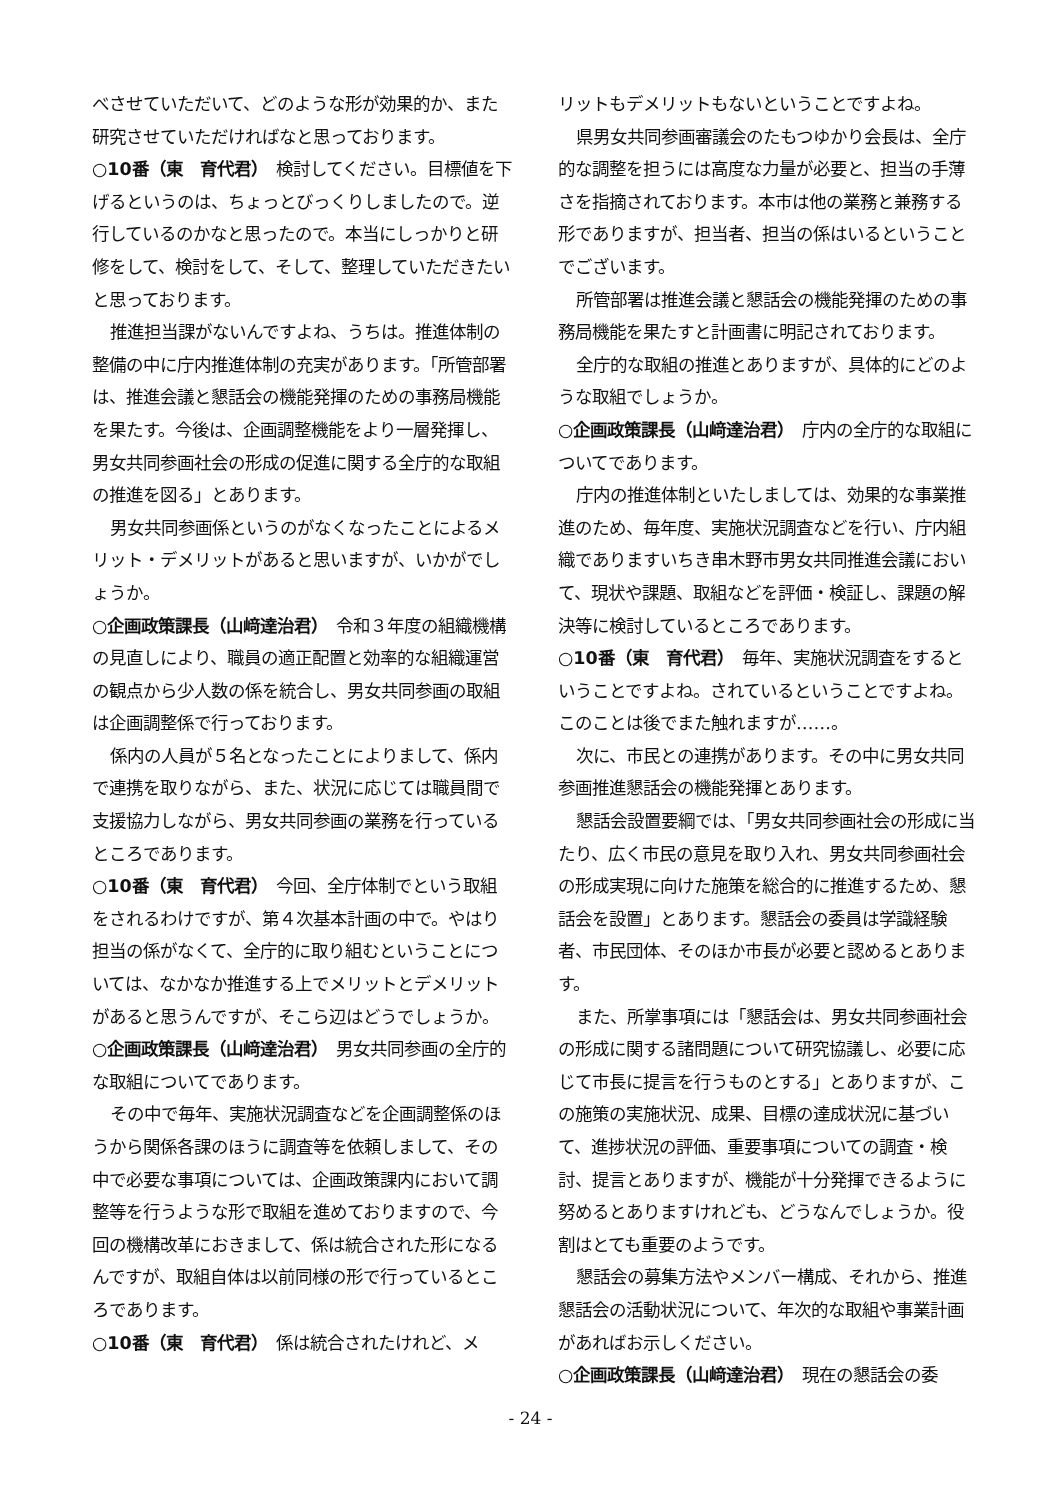べさせていただいて、どのような形が効果的か、また研究させていただければなと思っております。
○10番（東　育代君）　検討してください。目標値を下げるというのは、ちょっとびっくりしましたので。逆行しているのかなと思ったので。本当にしっかりと研修をして、検討をして、そして、整理していただきたいと思っております。
推進担当課がないんですよね、うちは。推進体制の整備の中に庁内推進体制の充実があります。「所管部署は、推進会議と懇話会の機能発揮のための事務局機能を果たす。今後は、企画調整機能をより一層発揮し、男女共同参画社会の形成の促進に関する全庁的な取組の推進を図る」とあります。
男女共同参画係というのがなくなったことによるメリット・デメリットがあると思いますが、いかがでしょうか。
○企画政策課長（山﨑達治君）　令和３年度の組織機構の見直しにより、職員の適正配置と効率的な組織運営の観点から少人数の係を統合し、男女共同参画の取組は企画調整係で行っております。
係内の人員が５名となったことによりまして、係内で連携を取りながら、また、状況に応じては職員間で支援協力しながら、男女共同参画の業務を行っているところであります。
○10番（東　育代君）　今回、全庁体制でという取組をされるわけですが、第４次基本計画の中で。やはり担当の係がなくて、全庁的に取り組むということについては、なかなか推進する上でメリットとデメリットがあると思うんですが、そこら辺はどうでしょうか。
○企画政策課長（山﨑達治君）　男女共同参画の全庁的な取組についてであります。
その中で毎年、実施状況調査などを企画調整係のほうから関係各課のほうに調査等を依頼しまして、その中で必要な事項については、企画政策課内において調整等を行うような形で取組を進めておりますので、今回の機構改革におきまして、係は統合された形になるんですが、取組自体は以前同様の形で行っているところであります。
○10番（東　育代君）　係は統合されたけれど、メ
リットもデメリットもないということですよね。
県男女共同参画審議会のたもつゆかり会長は、全庁的な調整を担うには高度な力量が必要と、担当の手薄さを指摘されております。本市は他の業務と兼務する形でありますが、担当者、担当の係はいるということでございます。
所管部署は推進会議と懇話会の機能発揮のための事務局機能を果たすと計画書に明記されております。
全庁的な取組の推進とありますが、具体的にどのような取組でしょうか。
○企画政策課長（山﨑達治君）　庁内の全庁的な取組についてであります。
庁内の推進体制といたしましては、効果的な事業推進のため、毎年度、実施状況調査などを行い、庁内組織でありますいちき串木野市男女共同推進会議において、現状や課題、取組などを評価・検証し、課題の解決等に検討しているところであります。
○10番（東　育代君）　毎年、実施状況調査をするということですよね。されているということですよね。このことは後でまた触れますが……。
次に、市民との連携があります。その中に男女共同参画推進懇話会の機能発揮とあります。
懇話会設置要綱では、「男女共同参画社会の形成に当たり、広く市民の意見を取り入れ、男女共同参画社会の形成実現に向けた施策を総合的に推進するため、懇話会を設置」とあります。懇話会の委員は学識経験者、市民団体、そのほか市長が必要と認めるとあります。
また、所掌事項には「懇話会は、男女共同参画社会の形成に関する諸問題について研究協議し、必要に応じて市長に提言を行うものとする」とありますが、この施策の実施状況、成果、目標の達成状況に基づいて、進捗状況の評価、重要事項についての調査・検討、提言とありますが、機能が十分発揮できるように努めるとありますけれども、どうなんでしょうか。役割はとても重要のようです。
懇話会の募集方法やメンバー構成、それから、推進懇話会の活動状況について、年次的な取組や事業計画があればお示しください。
○企画政策課長（山﨑達治君）　現在の懇話会の委
- 24 -